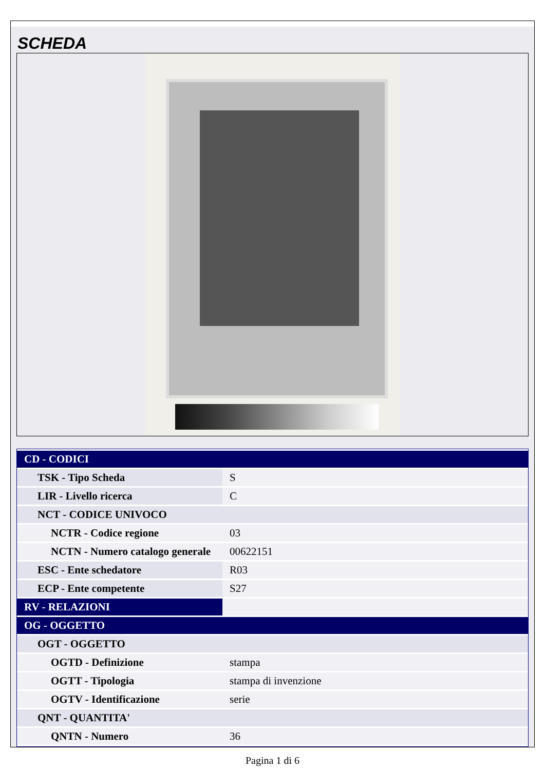SCHEDA
| CD - CODICI | |
| TSK - Tipo Scheda | S |
| LIR - Livello ricerca | C |
| NCT - CODICE UNIVOCO | |
| NCTR - Codice regione | 03 |
| NCTN - Numero catalogo generale | 00622151 |
| ESC - Ente schedatore | R03 |
| ECP - Ente competente | S27 |
| RV - RELAZIONI | |
| OG - OGGETTO | |
| OGT - OGGETTO | |
| OGTD - Definizione | stampa |
| OGTT - Tipologia | stampa di invenzione |
| OGTV - Identificazione | serie |
| QNT - QUANTITA' | |
| QNTN - Numero | 36 |
Pagina 1 di 6